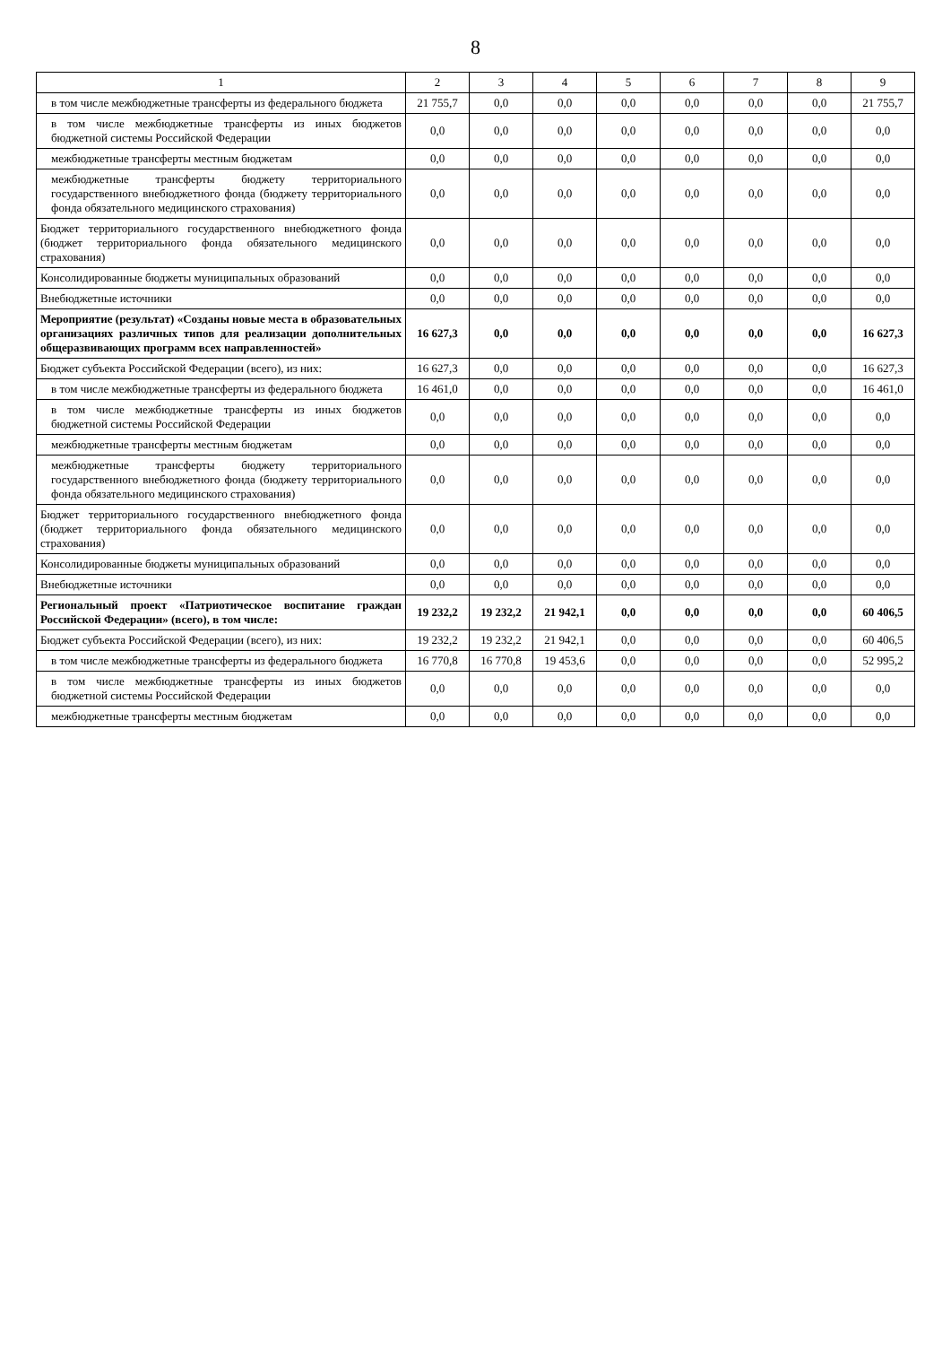8
| 1 | 2 | 3 | 4 | 5 | 6 | 7 | 8 | 9 |
| --- | --- | --- | --- | --- | --- | --- | --- | --- |
| в том числе межбюджетные трансферты из федерального бюджета | 21 755,7 | 0,0 | 0,0 | 0,0 | 0,0 | 0,0 | 0,0 | 21 755,7 |
| в том числе межбюджетные трансферты из иных бюджетов бюджетной системы Российской Федерации | 0,0 | 0,0 | 0,0 | 0,0 | 0,0 | 0,0 | 0,0 | 0,0 |
| межбюджетные трансферты местным бюджетам | 0,0 | 0,0 | 0,0 | 0,0 | 0,0 | 0,0 | 0,0 | 0,0 |
| межбюджетные трансферты бюджету территориального государственного внебюджетного фонда (бюджету территориального фонда обязательного медицинского страхования) | 0,0 | 0,0 | 0,0 | 0,0 | 0,0 | 0,0 | 0,0 | 0,0 |
| Бюджет территориального государственного внебюджетного фонда (бюджет территориального фонда обязательного медицинского страхования) | 0,0 | 0,0 | 0,0 | 0,0 | 0,0 | 0,0 | 0,0 | 0,0 |
| Консолидированные бюджеты муниципальных образований | 0,0 | 0,0 | 0,0 | 0,0 | 0,0 | 0,0 | 0,0 | 0,0 |
| Внебюджетные источники | 0,0 | 0,0 | 0,0 | 0,0 | 0,0 | 0,0 | 0,0 | 0,0 |
| Мероприятие (результат) «Созданы новые места в образовательных организациях различных типов для реализации дополнительных общеразвивающих программ всех направленностей» | 16 627,3 | 0,0 | 0,0 | 0,0 | 0,0 | 0,0 | 0,0 | 16 627,3 |
| Бюджет субъекта Российской Федерации (всего), из них: | 16 627,3 | 0,0 | 0,0 | 0,0 | 0,0 | 0,0 | 0,0 | 16 627,3 |
| в том числе межбюджетные трансферты из федерального бюджета | 16 461,0 | 0,0 | 0,0 | 0,0 | 0,0 | 0,0 | 0,0 | 16 461,0 |
| в том числе межбюджетные трансферты из иных бюджетов бюджетной системы Российской Федерации | 0,0 | 0,0 | 0,0 | 0,0 | 0,0 | 0,0 | 0,0 | 0,0 |
| межбюджетные трансферты местным бюджетам | 0,0 | 0,0 | 0,0 | 0,0 | 0,0 | 0,0 | 0,0 | 0,0 |
| межбюджетные трансферты бюджету территориального государственного внебюджетного фонда (бюджету территориального фонда обязательного медицинского страхования) | 0,0 | 0,0 | 0,0 | 0,0 | 0,0 | 0,0 | 0,0 | 0,0 |
| Бюджет территориального государственного внебюджетного фонда (бюджет территориального фонда обязательного медицинского страхования) | 0,0 | 0,0 | 0,0 | 0,0 | 0,0 | 0,0 | 0,0 | 0,0 |
| Консолидированные бюджеты муниципальных образований | 0,0 | 0,0 | 0,0 | 0,0 | 0,0 | 0,0 | 0,0 | 0,0 |
| Внебюджетные источники | 0,0 | 0,0 | 0,0 | 0,0 | 0,0 | 0,0 | 0,0 | 0,0 |
| Региональный проект «Патриотическое воспитание граждан Российской Федерации» (всего), в том числе: | 19 232,2 | 19 232,2 | 21 942,1 | 0,0 | 0,0 | 0,0 | 0,0 | 60 406,5 |
| Бюджет субъекта Российской Федерации (всего), из них: | 19 232,2 | 19 232,2 | 21 942,1 | 0,0 | 0,0 | 0,0 | 0,0 | 60 406,5 |
| в том числе межбюджетные трансферты из федерального бюджета | 16 770,8 | 16 770,8 | 19 453,6 | 0,0 | 0,0 | 0,0 | 0,0 | 52 995,2 |
| в том числе межбюджетные трансферты из иных бюджетов бюджетной системы Российской Федерации | 0,0 | 0,0 | 0,0 | 0,0 | 0,0 | 0,0 | 0,0 | 0,0 |
| межбюджетные трансферты местным бюджетам | 0,0 | 0,0 | 0,0 | 0,0 | 0,0 | 0,0 | 0,0 | 0,0 |